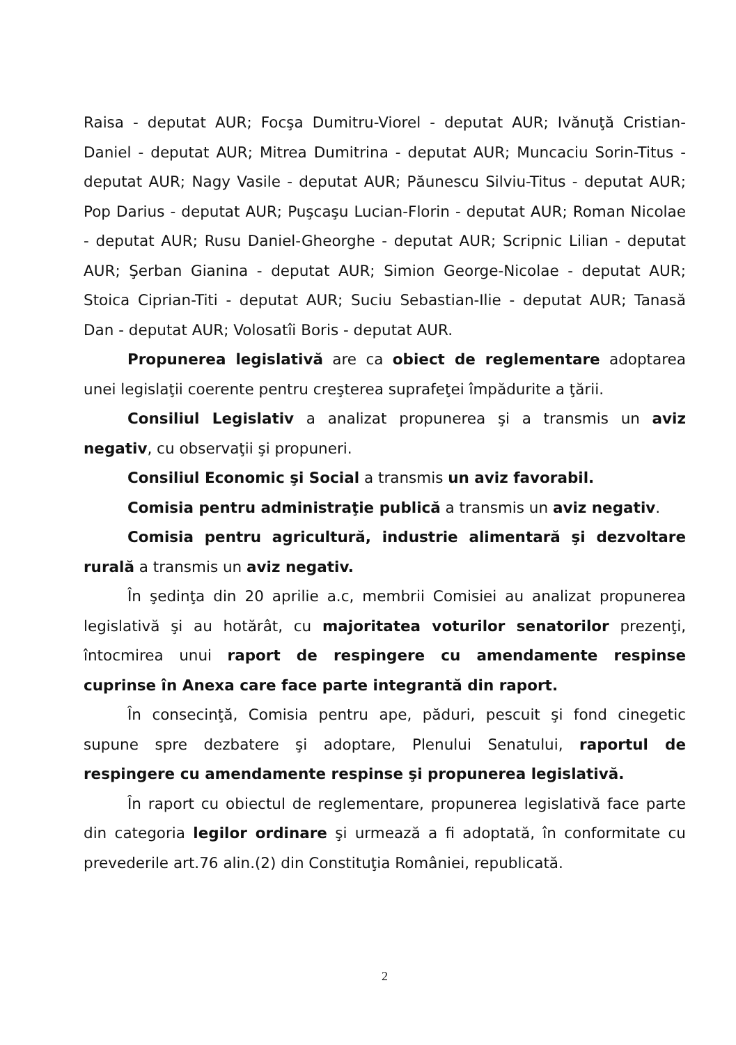Raisa - deputat AUR; Focşa Dumitru-Viorel - deputat AUR; Ivănuţă Cristian-Daniel - deputat AUR; Mitrea Dumitrina - deputat AUR; Muncaciu Sorin-Titus - deputat AUR; Nagy Vasile - deputat AUR; Păunescu Silviu-Titus - deputat AUR; Pop Darius - deputat AUR; Puşcaşu Lucian-Florin - deputat AUR; Roman Nicolae - deputat AUR; Rusu Daniel-Gheorghe - deputat AUR; Scripnic Lilian - deputat AUR; Şerban Gianina - deputat AUR; Simion George-Nicolae - deputat AUR; Stoica Ciprian-Titi - deputat AUR; Suciu Sebastian-Ilie - deputat AUR; Tanasă Dan - deputat AUR; Volosatîi Boris - deputat AUR.
Propunerea legislativă are ca obiect de reglementare adoptarea unei legislaţii coerente pentru creşterea suprafeţei împădurite a ţării.
Consiliul Legislativ a analizat propunerea şi a transmis un aviz negativ, cu observaţii şi propuneri.
Consiliul Economic şi Social a transmis un aviz favorabil.
Comisia pentru administraţie publică a transmis un aviz negativ.
Comisia pentru agricultură, industrie alimentară şi dezvoltare rurală a transmis un aviz negativ.
În şedinţa din 20 aprilie a.c, membrii Comisiei au analizat propunerea legislativă şi au hotărât, cu majoritatea voturilor senatorilor prezenţi, întocmirea unui raport de respingere cu amendamente respinse cuprinse în Anexa care face parte integrantă din raport.
În consecinţă, Comisia pentru ape, păduri, pescuit şi fond cinegetic supune spre dezbatere şi adoptare, Plenului Senatului, raportul de respingere cu amendamente respinse şi propunerea legislativă.
În raport cu obiectul de reglementare, propunerea legislativă face parte din categoria legilor ordinare şi urmează a fi adoptată, în conformitate cu prevederile art.76 alin.(2) din Constituţia României, republicată.
2